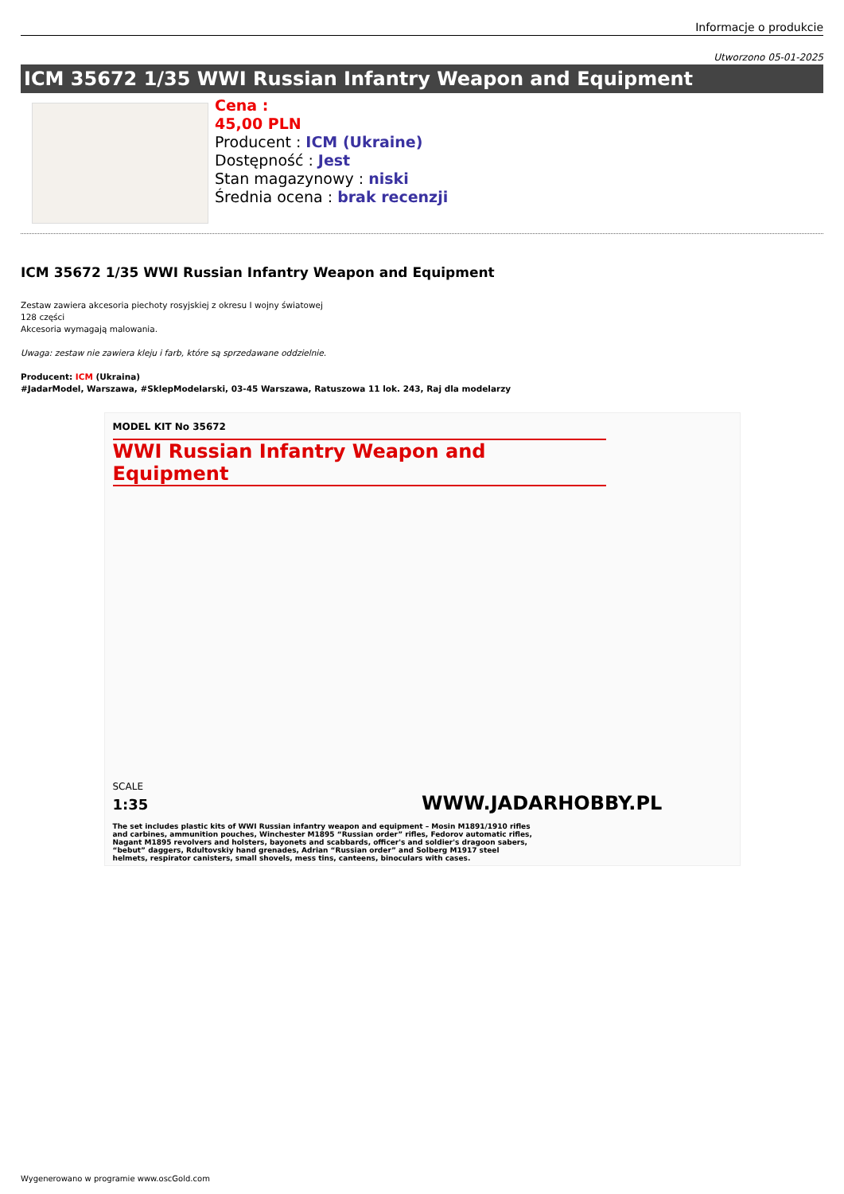Informacje o produkcie
Utworzono 05-01-2025
ICM 35672 1/35 WWI Russian Infantry Weapon and Equipment
Cena :
45,00 PLN
Producent : ICM (Ukraine)
Dostępność : Jest
Stan magazynowy : niski
Średnia ocena : brak recenzji
ICM 35672 1/35 WWI Russian Infantry Weapon and Equipment
Zestaw zawiera akcesoria piechoty rosyjskiej z okresu I wojny światowej
128 części
Akcesoria wymagają malowania.
Uwaga: zestaw nie zawiera kleju i farb, które są sprzedawane oddzielnie.
Producent: ICM (Ukraina)
#JadarModel, Warszawa, #SklepModelarski, 03-45 Warszawa, Ratuszowa 11 lok. 243, Raj dla modelarzy
MODEL KIT No 35672
WWI Russian Infantry Weapon and Equipment
SCALE
1:35 WWW.JADARHOBBY.PL
The set includes plastic kits of WWI Russian infantry weapon and equipment – Mosin M1891/1910 rifles and carbines, ammunition pouches, Winchester M1895 “Russian order” rifles, Fedorov automatic rifles, Nagant M1895 revolvers and holsters, bayonets and scabbards, officer's and soldier's dragoon sabers, “bebut” daggers, Rdultovskiy hand grenades, Adrian “Russian order” and Solberg M1917 steel helmets, respirator canisters, small shovels, mess tins, canteens, binoculars with cases.
Wygenerowano w programie www.oscGold.com